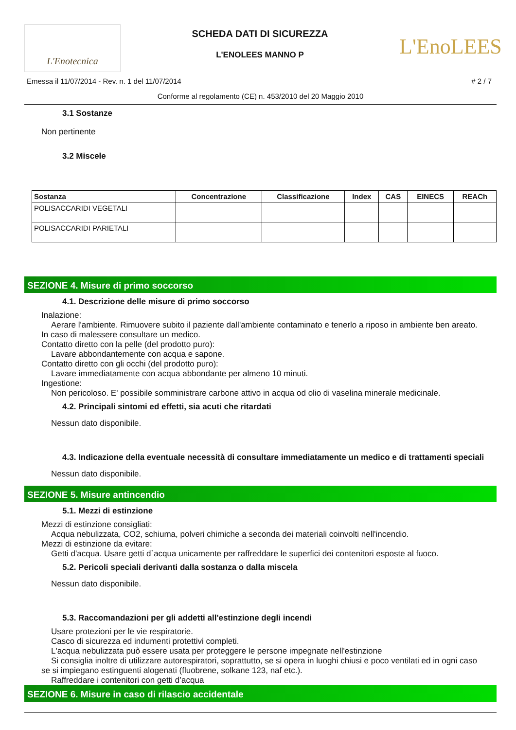L'Enotecnica
SCHEDA DATI DI SICUREZZA
L'ENOLEES MANNO P
L'EnoLEES
Emessa il 11/07/2014 - Rev. n. 1 del 11/07/2014 # 2 / 7
Conforme al regolamento (CE) n. 453/2010 del 20 Maggio 2010
3.1 Sostanze
Non pertinente
3.2 Miscele
| Sostanza | Concentrazione | Classificazione | Index | CAS | EINECS | REACh |
| --- | --- | --- | --- | --- | --- | --- |
| POLISACCARIDI VEGETALI | | | | | | |
| POLISACCARIDI PARIETALI | | | | | | |
SEZIONE 4. Misure di primo soccorso
4.1. Descrizione delle misure di primo soccorso
Inalazione:
Aerare l'ambiente. Rimuovere subito il paziente dall'ambiente contaminato e tenerlo a riposo in ambiente ben areato.
In caso di malessere consultare un medico.
Contatto diretto con la pelle (del prodotto puro):
Lavare abbondantemente con acqua e sapone.
Contatto diretto con gli occhi (del prodotto puro):
Lavare immediatamente con acqua abbondante per almeno 10 minuti.
Ingestione:
Non pericoloso. E' possibile somministrare carbone attivo in acqua od olio di vaselina minerale medicinale.
4.2. Principali sintomi ed effetti, sia acuti che ritardati
Nessun dato disponibile.
4.3. Indicazione della eventuale necessità di consultare immediatamente un medico e di trattamenti speciali
Nessun dato disponibile.
SEZIONE 5. Misure antincendio
5.1. Mezzi di estinzione
Mezzi di estinzione consigliati:
Acqua nebulizzata, CO2, schiuma, polveri chimiche a seconda dei materiali coinvolti nell'incendio.
Mezzi di estinzione da evitare:
Getti d'acqua. Usare getti d`acqua unicamente per raffreddare le superfici dei contenitori esposte al fuoco.
5.2. Pericoli speciali derivanti dalla sostanza o dalla miscela
Nessun dato disponibile.
5.3. Raccomandazioni per gli addetti all'estinzione degli incendi
Usare protezioni per le vie respiratorie.
Casco di sicurezza ed indumenti protettivi completi.
L'acqua nebulizzata può essere usata per proteggere le persone impegnate nell'estinzione
Si consiglia inoltre di utilizzare autorespiratori, soprattutto, se si opera in luoghi chiusi e poco ventilati ed in ogni caso
se si impiegano estinguenti alogenati (fluobrene, solkane 123, naf etc.).
Raffreddare i contenitori con getti d’acqua
SEZIONE 6. Misure in caso di rilascio accidentale